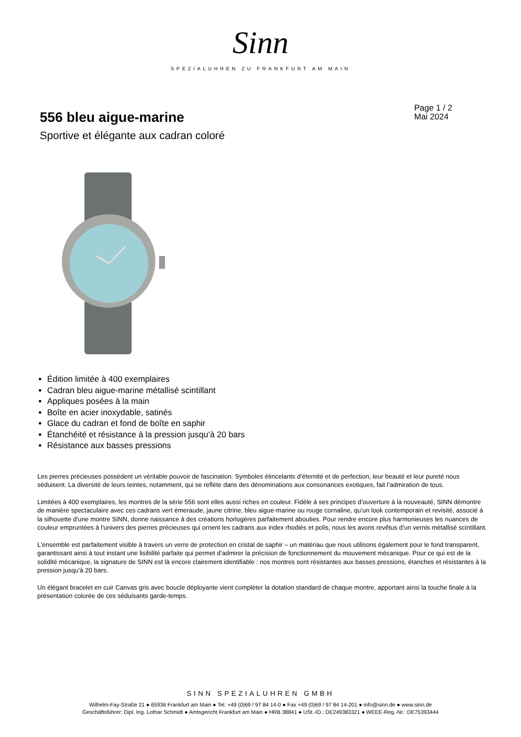Sinn
SPEZIALUHREN ZU FRANKFURT AM MAIN
556 bleu aigue-marine
Page 1 / 2
Mai 2024
Sportive et élégante aux cadran coloré
Édition limitée à 400 exemplaires
Cadran bleu aigue-marine métallisé scintillant
Appliques posées à la main
Boîte en acier inoxydable, satinés
Glace du cadran et fond de boîte en saphir
Étanchéité et résistance à la pression jusqu‘à 20 bars
Résistance aux basses pressions
Les pierres précieuses possèdent un véritable pouvoir de fascination. Symboles étincelants d’éternité et de perfection, leur beauté et leur pureté nous séduisent. La diversité de leurs teintes, notamment, qui se reflète dans des dénominations aux consonances exotiques, fait l’admiration de tous.
Limitées à 400 exemplaires, les montres de la série 556 sont elles aussi riches en couleur. Fidèle à ses principes d’ouverture à la nouveauté, SINN démontre de manière spectaculaire avec ces cadrans vert émeraude, jaune citrine, bleu aigue-marine ou rouge cornaline, qu’un look contemporain et revisité, associé à la silhouette d'une montre SINN, donne naissance à des créations horlogères parfaitement abouties. Pour rendre encore plus harmonieuses les nuances de couleur empruntées à l'univers des pierres précieuses qui ornent les cadrans aux index rhodiés et polis, nous les avons revêtus d’un vernis métallisé scintillant.
L'ensemble est parfaitement visible à travers un verre de protection en cristal de saphir – un matériau que nous utilisons également pour le fond transparent, garantissant ainsi à tout instant une lisibilité parfaite qui permet d’admirer la précision de fonctionnement du mouvement mécanique. Pour ce qui est de la solidité mécanique, la signature de SINN est là encore clairement identifiable : nos montres sont résistantes aux basses pressions, étanches et résistantes à la pression jusqu'à 20 bars.
Un élégant bracelet en cuir Canvas gris avec boucle déployante vient compléter la dotation standard de chaque montre, apportant ainsi la touche finale à la présentation colorée de ces séduisants garde-temps.
SINN SPEZIALUHREN GMBH
Wilhelm-Fay-Straße 21 ● 65936 Frankfurt am Main ● Tel. +49 (0)69 / 97 84 14-0 ● Fax +49 (0)69 / 97 84 14-201 ● info@sinn.de ● www.sinn.de
Geschäftsführer: Dipl. Ing. Lothar Schmidt ● Amtsgericht Frankfurt am Main ● HRB 38841 ● USt.-ID.: DE249383321 ● WEEE-Reg.-Nr.: DE75393444